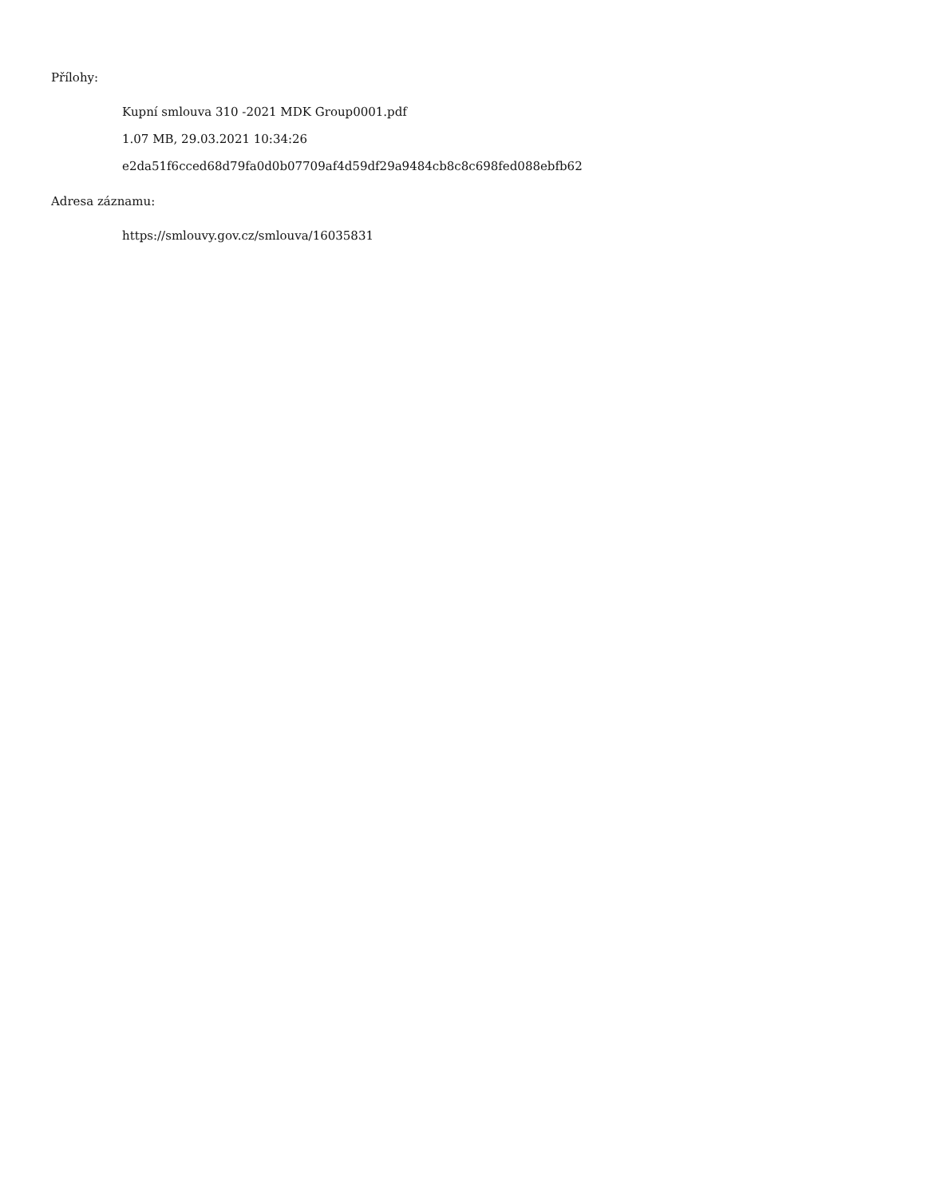Přílohy:
Kupní smlouva 310 -2021 MDK Group0001.pdf
1.07 MB, 29.03.2021 10:34:26
e2da51f6cced68d79fa0d0b07709af4d59df29a9484cb8c8c698fed088ebfb62
Adresa záznamu:
https://smlouvy.gov.cz/smlouva/16035831